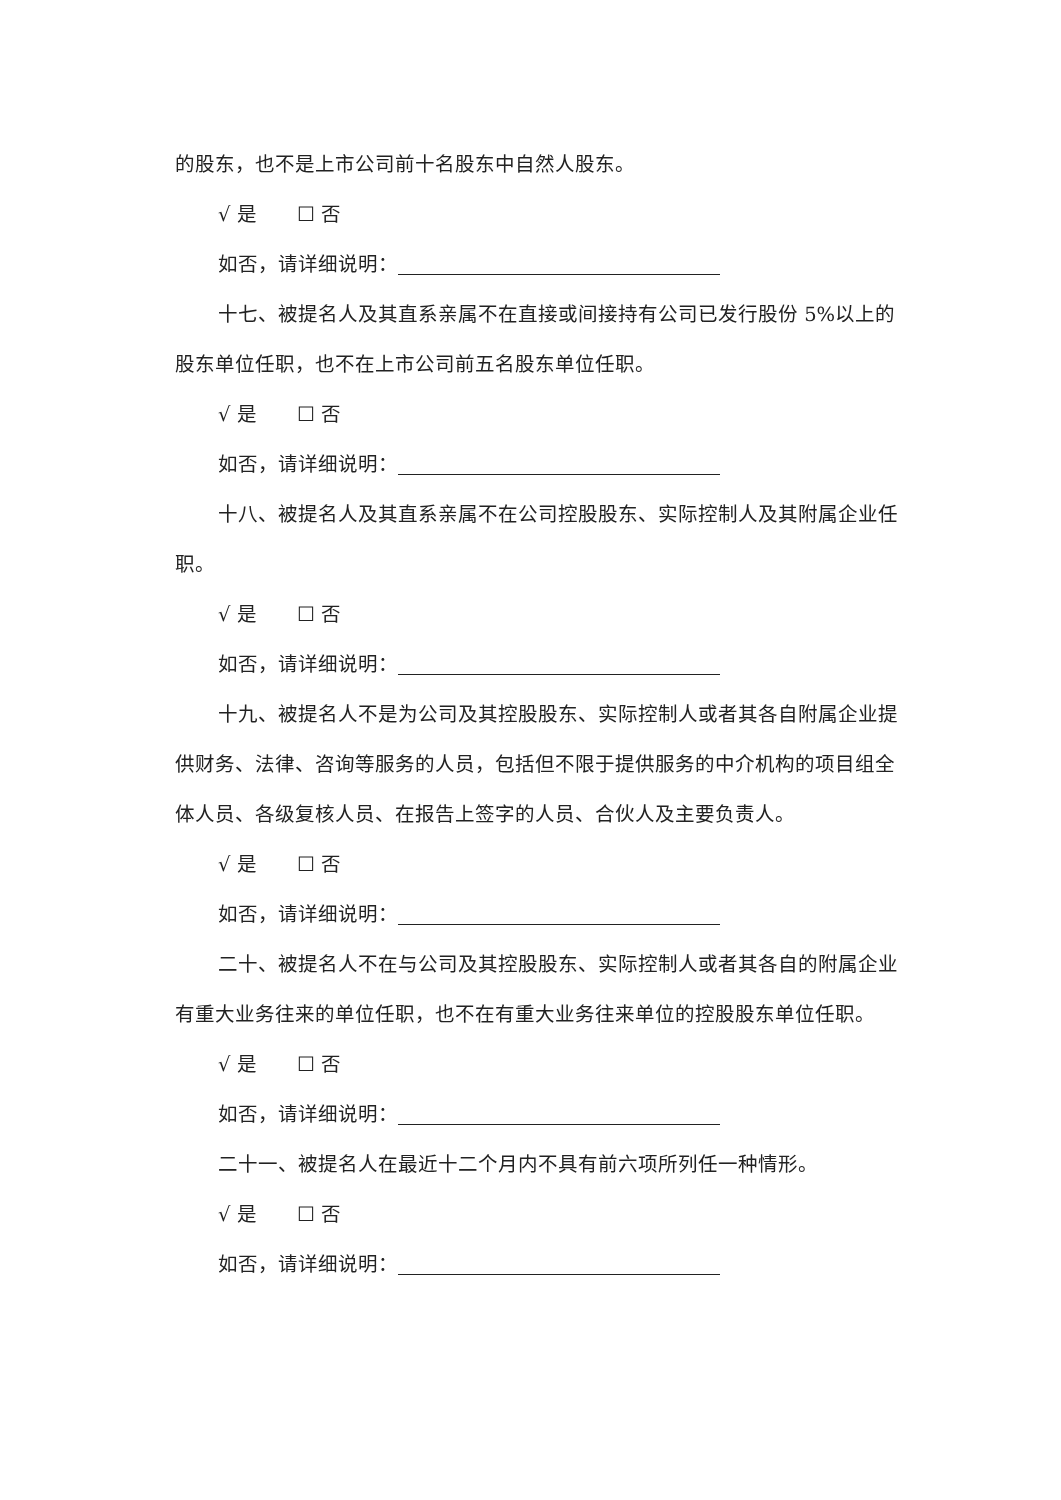的股东，也不是上市公司前十名股东中自然人股东。
√ 是 ☐ 否
如否，请详细说明：
十七、被提名人及其直系亲属不在直接或间接持有公司已发行股份 5%以上的股东单位任职，也不在上市公司前五名股东单位任职。
√ 是 ☐ 否
如否，请详细说明：
十八、被提名人及其直系亲属不在公司控股股东、实际控制人及其附属企业任职。
√ 是 ☐ 否
如否，请详细说明：
十九、被提名人不是为公司及其控股股东、实际控制人或者其各自附属企业提供财务、法律、咨询等服务的人员，包括但不限于提供服务的中介机构的项目组全体人员、各级复核人员、在报告上签字的人员、合伙人及主要负责人。
√ 是 ☐ 否
如否，请详细说明：
二十、被提名人不在与公司及其控股股东、实际控制人或者其各自的附属企业有重大业务往来的单位任职，也不在有重大业务往来单位的控股股东单位任职。
√ 是 ☐ 否
如否，请详细说明：
二十一、被提名人在最近十二个月内不具有前六项所列任一种情形。
√ 是 ☐ 否
如否，请详细说明：